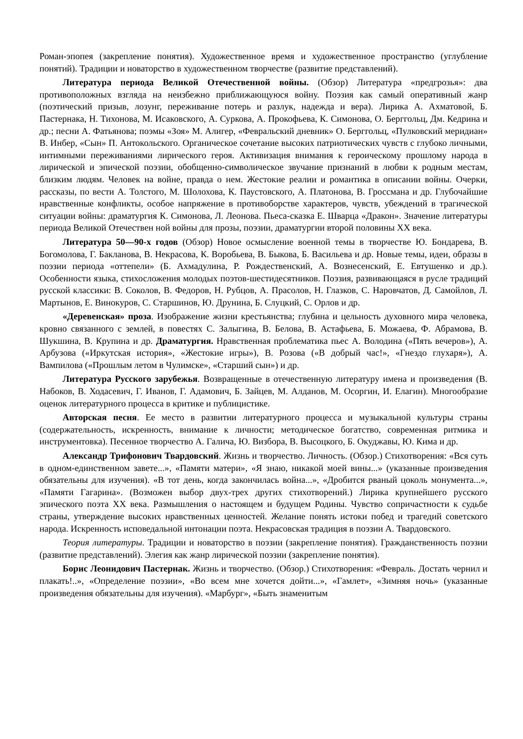Роман-эпопея (закрепление понятия). Художественное время и художественное пространство (углубление понятий). Традиции и новаторство в художественном творчестве (развитие представлений).
Литература периода Великой Отечественной войны. (Обзор) Литература «предгрозья»: два противоположных взгляда на неизбежно приближающуюся войну. Поэзия как самый оперативный жанр (поэтический призыв, лозунг, переживание потерь и разлук, надежда и вера). Лирика А. Ахматовой, Б. Пастернака, Н. Тихонова, М. Исаковского, А. Суркова, А. Прокофьева, К. Симонова, О. Берггольц, Дм. Кедрина и др.; песни А. Фатьянова; поэмы «Зоя» М. Алигер, «Февральский дневник» О. Берггольц, «Пулковский меридиан» В. Инбер, «Сын» П. Антокольского. Органическое сочетание высоких патриотических чувств с глубоко личными, интимными переживаниями лирического героя. Активизация внимания к героическому прошлому народа в лирической и эпической поэзии, обобщенно-символическое звучание признаний в любви к родным местам, близким людям. Человек на войне, правда о нем. Жестокие реалии и романтика в описании войны. Очерки, рассказы, по вести А. Толстого, М. Шолохова, К. Паустовского, А. Платонова, В. Гроссмана и др. Глубочайшие нравственные конфликты, особое напряжение в противоборстве характеров, чувств, убеждений в трагической ситуации войны: драматургия К. Симонова, Л. Леонова. Пьеса-сказка Е. Шварца «Дракон». Значение литературы периода Великой Отечествен ной войны для прозы, поэзии, драматургии второй половины XX века.
Литература 50—90-х годов (Обзор) Новое осмысление военной темы в творчестве Ю. Бондарева, В. Богомолова, Г. Бакланова, В. Некрасова, К. Воробьева, В. Быкова, Б. Васильева и др. Новые темы, идеи, образы в поэзии периода «оттепели» (Б. Ахмадулина, Р. Рождественский, А. Вознесенский, Е. Евтушенко и др.). Особенности языка, стихосложения молодых поэтов-шестидесятников. Поэзия, развивающаяся в русле традиций русской классики: В. Соколов, В. Федоров, Н. Рубцов, А. Прасолов, Н. Глазков, С. Наровчатов, Д. Самойлов, Л. Мартынов, Е. Винокуров, С. Старшинов, Ю. Друнина, Б. Слуцкий, С. Орлов и др.
«Деревенская» проза. Изображение жизни крестьянства; глубина и цельность духовного мира человека, кровно связанного с землей, в повестях С. Залыгина, В. Белова, В. Астафьева, Б. Можаева, Ф. Абрамова, В. Шукшина, В. Крупина и др. Драматургия. Нравственная проблематика пьес А. Володина («Пять вечеров»), А. Арбузова («Иркутская история», «Жестокие игры»), В. Розова («В добрый час!», «Гнездо глухаря»), А. Вампилова («Прошлым летом в Чулимске», «Старший сын») и др.
Литература Русского зарубежья. Возвращенные в отечественную литературу имена и произведения (В. Набоков, В. Ходасевич, Г. Иванов, Г. Адамович, Б. Зайцев, М. Алданов, М. Осоргин, И. Елагин). Многообразие оценок литературного процесса в критике и публицистике.
Авторская песня. Ее место в развитии литературного процесса и музыкальной культуры страны (содержательность, искренность, внимание к личности; методическое богатство, современная ритмика и инструментовка). Песенное творчество А. Галича, Ю. Визбора, В. Высоцкого, Б. Окуджавы, Ю. Кима и др.
Александр Трифонович Твардовский. Жизнь и творчество. Личность. (Обзор.) Стихотворения: «Вся суть в одном-единственном завете...», «Памяти матери», «Я знаю, никакой моей вины...» (указанные произведения обязательны для изучения). «В тот день, когда закончилась война...», «Дробится рваный цоколь монумента...», «Памяти Гагарина». (Возможен выбор двух-трех других стихотворений.) Лирика крупнейшего русского эпического поэта XX века. Размышления о настоящем и будущем Родины. Чувство сопричастности к судьбе страны, утверждение высоких нравственных ценностей. Желание понять истоки побед и трагедий советского народа. Искренность исповедальной интонации поэта. Некрасовская традиция в поэзии А. Твардовского.
Теория литературы. Традиции и новаторство в поэзии (закрепление понятия). Гражданственность поэзии (развитие представлений). Элегия как жанр лирической поэзии (закрепление понятия).
Борис Леонидович Пастернак. Жизнь и творчество. (Обзор.) Стихотворения: «Февраль. Достать чернил и плакать!..», «Определение поэзии», «Во всем мне хочется дойти...», «Гамлет», «Зимняя ночь» (указанные произведения обязательны для изучения). «Марбург», «Быть знаменитым